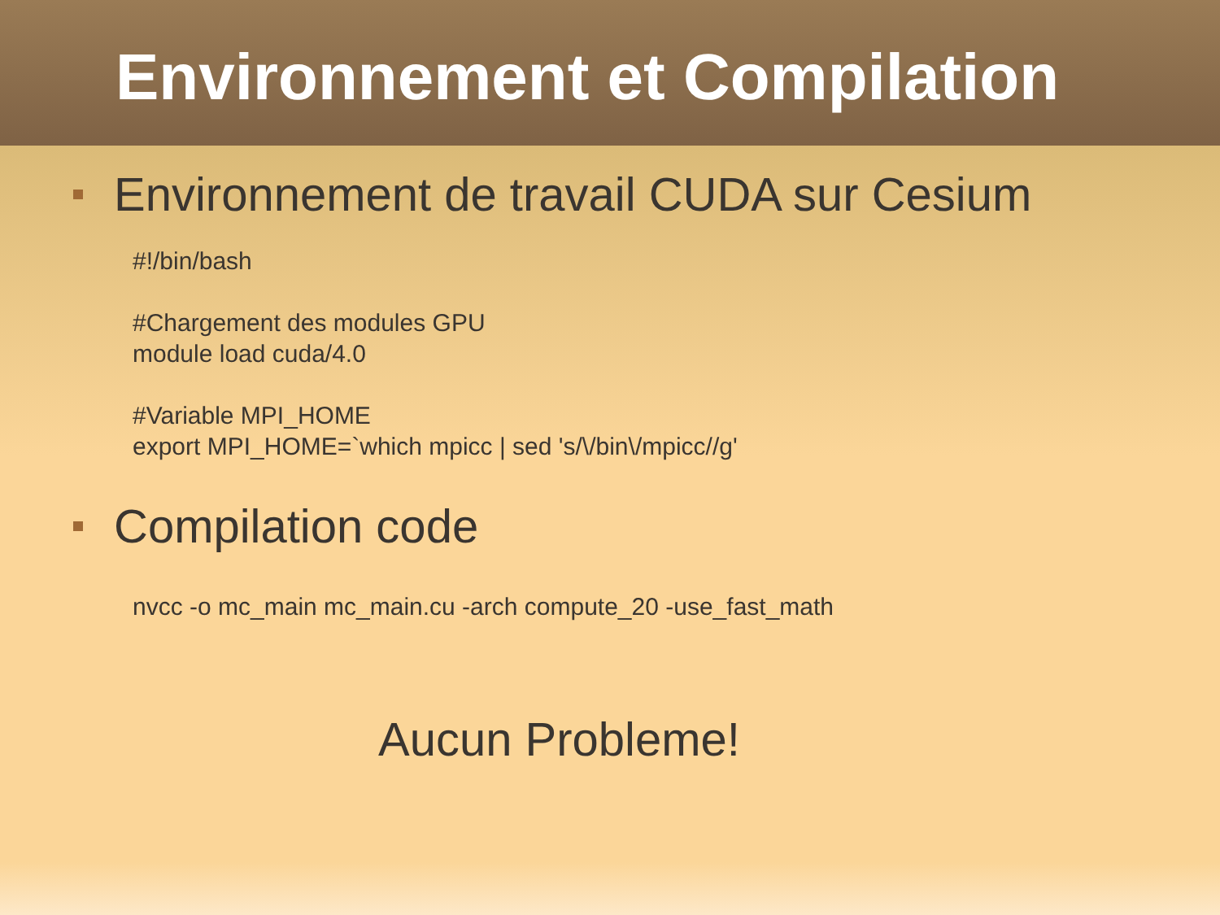Environnement et Compilation
Environnement de travail CUDA sur Cesium
#!/bin/bash
#Chargement des modules GPU
module load cuda/4.0
#Variable MPI_HOME
export MPI_HOME=`which mpicc | sed 's/\/bin\/mpicc//g'
Compilation code
nvcc -o mc_main mc_main.cu -arch compute_20 -use_fast_math
Aucun Probleme!